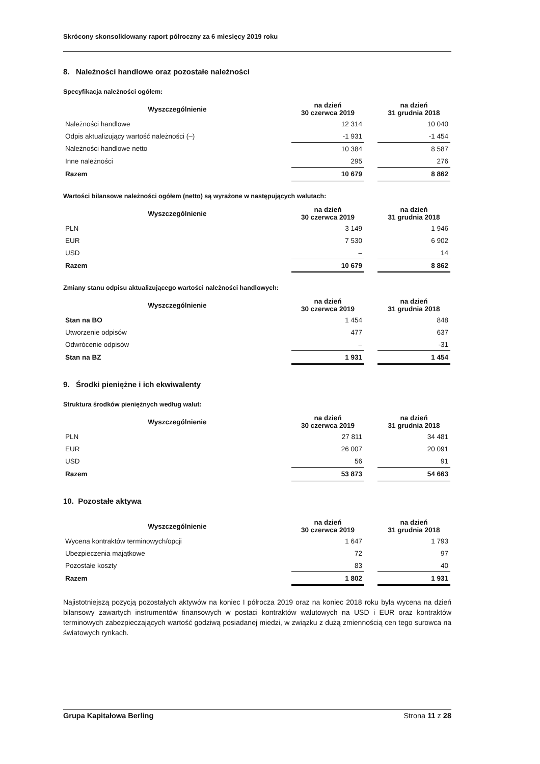Skrócony skonsolidowany raport półroczny za 6 miesięcy 2019 roku
8. Należności handlowe oraz pozostałe należności
Specyfikacja należności ogółem:
| Wyszczególnienie | na dzień 30 czerwca 2019 | | na dzień 31 grudnia 2018 |
| --- | --- | --- | --- |
| Należności handlowe | 12 314 | | 10 040 |
| Odpis aktualizujący wartość należności (–) | -1 931 | | -1 454 |
| Należności handlowe netto | 10 384 | | 8 587 |
| Inne należności | 295 | | 276 |
| Razem | 10 679 | | 8 862 |
Wartości bilansowe należności ogółem (netto) są wyrażone w następujących walutach:
| Wyszczególnienie | na dzień 30 czerwca 2019 | | na dzień 31 grudnia 2018 |
| --- | --- | --- | --- |
| PLN | 3 149 | | 1 946 |
| EUR | 7 530 | | 6 902 |
| USD | – | | 14 |
| Razem | 10 679 | | 8 862 |
Zmiany stanu odpisu aktualizującego wartości należności handlowych:
| Wyszczególnienie | na dzień 30 czerwca 2019 | | na dzień 31 grudnia 2018 |
| --- | --- | --- | --- |
| Stan na BO | 1 454 | | 848 |
| Utworzenie odpisów | 477 | | 637 |
| Odwrócenie odpisów | – | | -31 |
| Stan na BZ | 1 931 | | 1 454 |
9. Środki pieniężne i ich ekwiwalenty
Struktura środków pieniężnych według walut:
| Wyszczególnienie | na dzień 30 czerwca 2019 | | na dzień 31 grudnia 2018 |
| --- | --- | --- | --- |
| PLN | 27 811 | | 34 481 |
| EUR | 26 007 | | 20 091 |
| USD | 56 | | 91 |
| Razem | 53 873 | | 54 663 |
10. Pozostałe aktywa
| Wyszczególnienie | na dzień 30 czerwca 2019 | | na dzień 31 grudnia 2018 |
| --- | --- | --- | --- |
| Wycena kontraktów terminowych/opcji | 1 647 | | 1 793 |
| Ubezpieczenia majątkowe | 72 | | 97 |
| Pozostałe koszty | 83 | | 40 |
| Razem | 1 802 | | 1 931 |
Najistotniejszą pozycją pozostałych aktywów na koniec I półrocza 2019 oraz na koniec 2018 roku była wycena na dzień bilansowy zawartych instrumentów finansowych w postaci kontraktów walutowych na USD i EUR oraz kontraktów terminowych zabezpieczających wartość godziwą posiadanej miedzi, w związku z dużą zmiennością cen tego surowca na światowych rynkach.
Grupa Kapitałowa Berling Strona 11 z 28